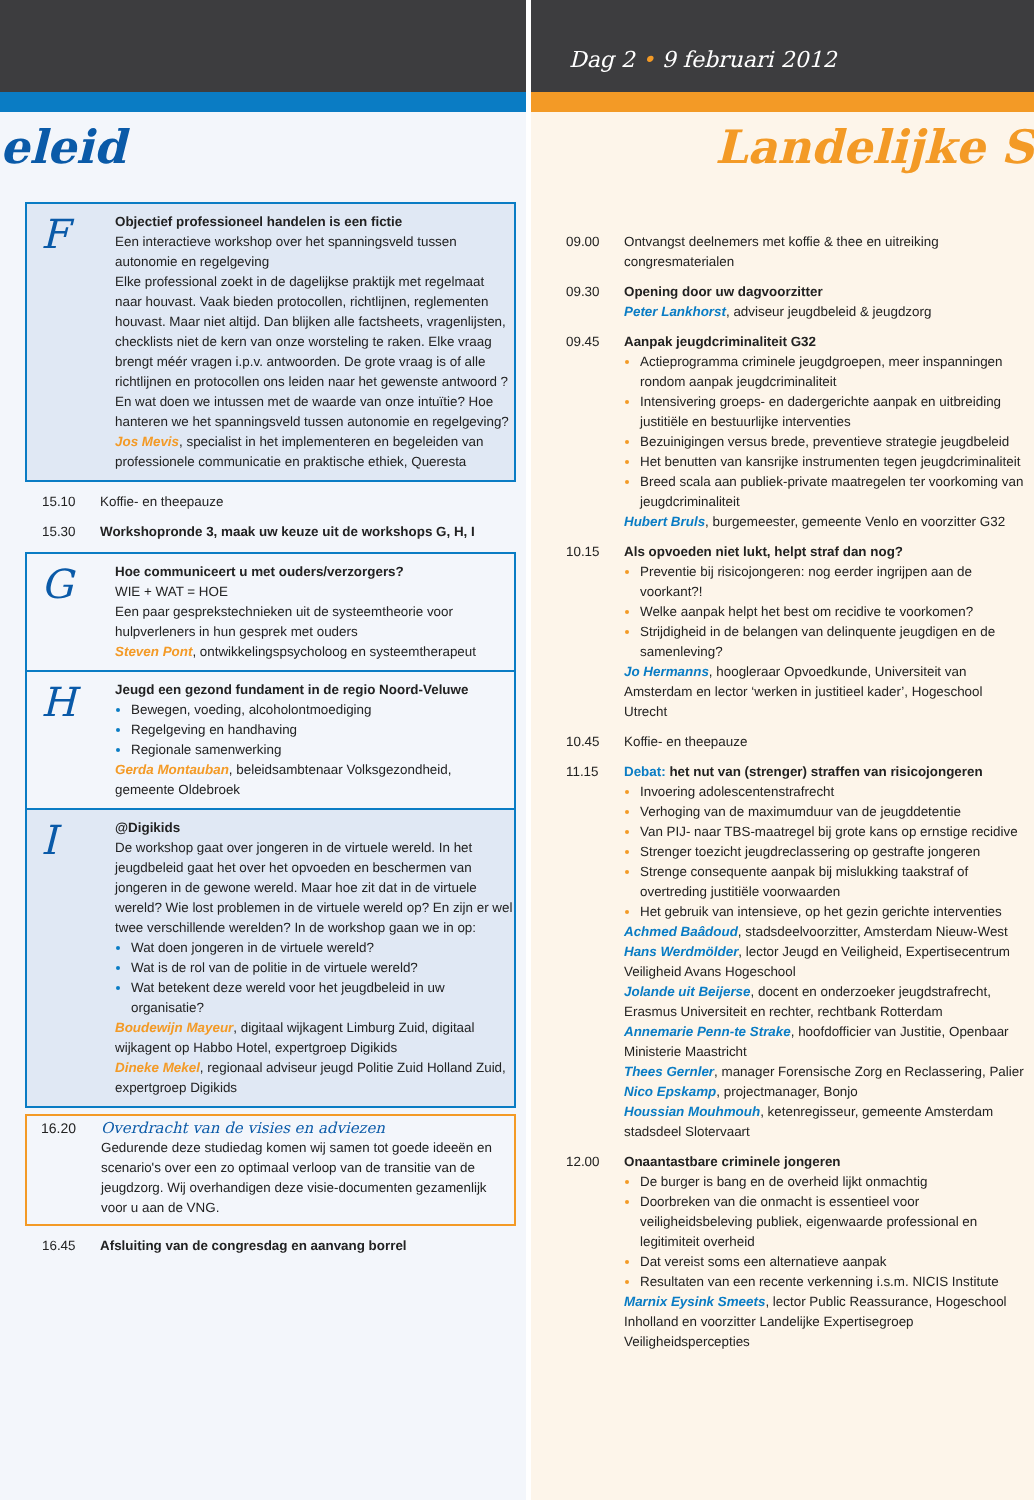eleid
F
Objectief professioneel handelen is een fictie
Een interactieve workshop over het spanningsveld tussen autonomie en regelgeving
Elke professional zoekt in de dagelijkse praktijk met regelmaat naar houvast. Vaak bieden protocollen, richtlijnen, reglementen houvast. Maar niet altijd. Dan blijken alle factsheets, vragenlijsten, checklists niet de kern van onze worsteling te raken. Elke vraag brengt méér vragen i.p.v. antwoorden. De grote vraag is of alle richtlijnen en protocollen ons leiden naar het gewenste antwoord ? En wat doen we intussen met de waarde van onze intuïtie? Hoe hanteren we het spanningsveld tussen autonomie en regelgeving?
Jos Mevis, specialist in het implementeren en begeleiden van professionele communicatie en praktische ethiek, Queresta
15.10 Koffie- en theepauze
15.30 Workshopronde 3, maak uw keuze uit de workshops G, H, I
G
Hoe communiceert u met ouders/verzorgers?
WIE + WAT = HOE
Een paar gesprekstechnieken uit de systeemtheorie voor hulpverleners in hun gesprek met ouders
Steven Pont, ontwikkelingspsycholoog en systeemtherapeut
H
Jeugd een gezond fundament in de regio Noord-Veluwe
Bewegen, voeding, alcoholontmoediging
Regelgeving en handhaving
Regionale samenwerking
Gerda Montauban, beleidsambtenaar Volksgezondheid, gemeente Oldebroek
I
@Digikids
De workshop gaat over jongeren in de virtuele wereld. In het jeugdbeleid gaat het over het opvoeden en beschermen van jongeren in de gewone wereld. Maar hoe zit dat in de virtuele wereld? Wie lost problemen in de virtuele wereld op? En zijn er wel twee verschillende werelden? In de workshop gaan we in op:
Wat doen jongeren in de virtuele wereld?
Wat is de rol van de politie in de virtuele wereld?
Wat betekent deze wereld voor het jeugdbeleid in uw organisatie?
Boudewijn Mayeur, digitaal wijkagent Limburg Zuid, digitaal wijkagent op Habbo Hotel, expertgroep Digikids
Dineke Mekel, regionaal adviseur jeugd Politie Zuid Holland Zuid, expertgroep Digikids
16.20
Overdracht van de visies en adviezen
Gedurende deze studiedag komen wij samen tot goede ideeën en scenario's over een zo optimaal verloop van de transitie van de jeugdzorg. Wij overhandigen deze visie-documenten gezamenlijk voor u aan de VNG.
16.45 Afsluiting van de congresdag en aanvang borrel
Dag 2 • 9 februari 2012
Landelijke S
09.00 Ontvangst deelnemers met koffie & thee en uitreiking congresmaterialen
09.30 Opening door uw dagvoorzitter
Peter Lankhorst, adviseur jeugdbeleid & jeugdzorg
09.45 Aanpak jeugdcriminaliteit G32
Actieprogramma criminele jeugdgroepen, meer inspanningen rondom aanpak jeugdcriminaliteit
Intensivering groeps- en dadergerichte aanpak en uitbreiding justitiële en bestuurlijke interventies
Bezuinigingen versus brede, preventieve strategie jeugdbeleid
Het benutten van kansrijke instrumenten tegen jeugdcriminaliteit
Breed scala aan publiek-private maatregelen ter voorkoming van jeugdcriminaliteit
Hubert Bruls, burgemeester, gemeente Venlo en voorzitter G32
10.15 Als opvoeden niet lukt, helpt straf dan nog?
Preventie bij risicojongeren: nog eerder ingrijpen aan de voorkant?!
Welke aanpak helpt het best om recidive te voorkomen?
Strijdigheid in de belangen van delinquente jeugdigen en de samenleving?
Jo Hermanns, hoogleraar Opvoedkunde, Universiteit van Amsterdam en lector ‘werken in justitieel kader’, Hogeschool Utrecht
10.45 Koffie- en theepauze
11.15 Debat: het nut van (strenger) straffen van risicojongeren
Invoering adolescentenstrafrecht
Verhoging van de maximumduur van de jeugddetentie
Van PIJ- naar TBS-maatregel bij grote kans op ernstige recidive
Strenger toezicht jeugdreclassering op gestrafte jongeren
Strenge consequente aanpak bij mislukking taakstraf of overtreding justitiële voorwaarden
Het gebruik van intensieve, op het gezin gerichte interventies
Achmed Baâdoud, stadsdeelvoorzitter, Amsterdam Nieuw-West
Hans Werdmölder, lector Jeugd en Veiligheid, Expertisecentrum Veiligheid Avans Hogeschool
Jolande uit Beijerse, docent en onderzoeker jeugdstrafrecht, Erasmus Universiteit en rechter, rechtbank Rotterdam
Annemarie Penn-te Strake, hoofdofficier van Justitie, Openbaar Ministerie Maastricht
Thees Gernler, manager Forensische Zorg en Reclassering, Palier
Nico Epskamp, projectmanager, Bonjo
Houssian Mouhmouh, ketenregisseur, gemeente Amsterdam stadsdeel Slotervaart
12.00 Onaantastbare criminele jongeren
De burger is bang en de overheid lijkt onmachtig
Doorbreken van die onmacht is essentieel voor veiligheidsbeleving publiek, eigenwaarde professional en legitimiteit overheid
Dat vereist soms een alternatieve aanpak
Resultaten van een recente verkenning i.s.m. NICIS Institute
Marnix Eysink Smeets, lector Public Reassurance, Hogeschool Inholland en voorzitter Landelijke Expertisegroep Veiligheidspercepties